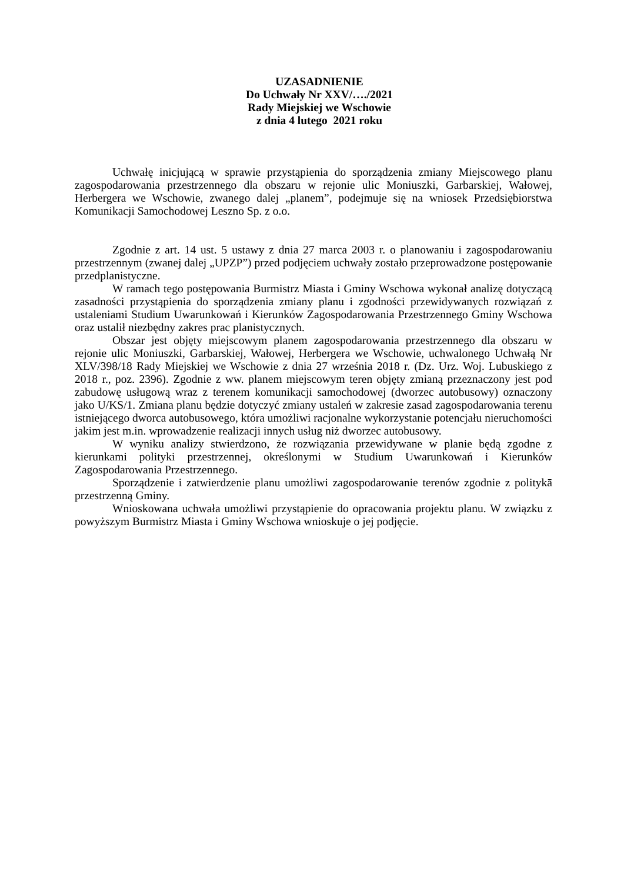UZASADNIENIE
Do Uchwały Nr XXV/…./2021
Rady Miejskiej we Wschowie
z dnia 4 lutego 2021 roku
Uchwałę inicjującą w sprawie przystąpienia do sporządzenia zmiany Miejscowego planu zagospodarowania przestrzennego dla obszaru w rejonie ulic Moniuszki, Garbarskiej, Wałowej, Herbergera we Wschowie, zwanego dalej „planem”, podejmuje się na wniosek Przedsiębiorstwa Komunikacji Samochodowej Leszno Sp. z o.o.
Zgodnie z art. 14 ust. 5 ustawy z dnia 27 marca 2003 r. o planowaniu i zagospodarowaniu przestrzennym (zwanej dalej „UPZP”) przed podjęciem uchwały zostało przeprowadzone postępowanie przedplanistyczne.
W ramach tego postępowania Burmistrz Miasta i Gminy Wschowa wykonał analizę dotyczącą zasadności przystąpienia do sporządzenia zmiany planu i zgodności przewidywanych rozwiązań z ustaleniami Studium Uwarunkowań i Kierunków Zagospodarowania Przestrzennego Gminy Wschowa oraz ustalił niezbędny zakres prac planistycznych.
Obszar jest objęty miejscowym planem zagospodarowania przestrzennego dla obszaru w rejonie ulic Moniuszki, Garbarskiej, Wałowej, Herbergera we Wschowie, uchwalonego Uchwałą Nr XLV/398/18 Rady Miejskiej we Wschowie z dnia 27 września 2018 r. (Dz. Urz. Woj. Lubuskiego z 2018 r., poz. 2396). Zgodnie z ww. planem miejscowym teren objęty zmianą przeznaczony jest pod zabudowę usługową wraz z terenem komunikacji samochodowej (dworzec autobusowy) oznaczony jako U/KS/1. Zmiana planu będzie dotyczyć zmiany ustaleń w zakresie zasad zagospodarowania terenu istniejącego dworca autobusowego, która umożliwi racjonalne wykorzystanie potencjału nieruchomości jakim jest m.in. wprowadzenie realizacji innych usług niż dworzec autobusowy.
W wyniku analizy stwierdzono, że rozwiązania przewidywane w planie będą zgodne z kierunkami polityki przestrzennej, określonymi w Studium Uwarunkowań i Kierunków Zagospodarowania Przestrzennego.
Sporządzenie i zatwierdzenie planu umożliwi zagospodarowanie terenów zgodnie z politykā przestrzenną Gminy.
Wnioskowana uchwała umożliwi przystąpienie do opracowania projektu planu. W związku z powyższym Burmistrz Miasta i Gminy Wschowa wnioskuje o jej podjęcie.